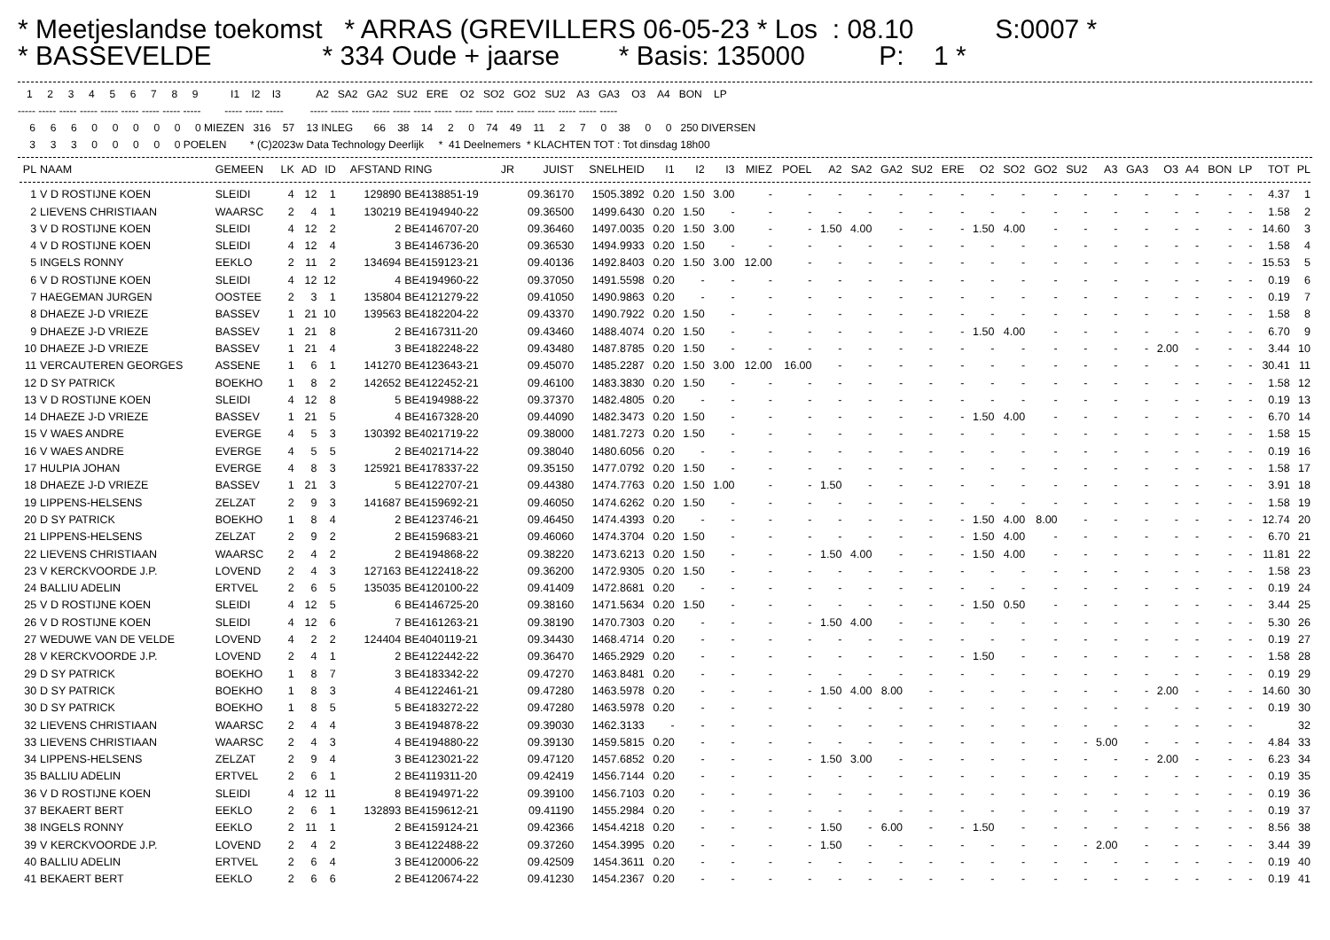* Meetjeslandse toekomst * ARRAS (GREVILLERS 06-05-23 * Los : 08.10 S:0007 * * BASSEVELDE * 334 Oude + jaarse * Basis: 135000 P: 1 *
1 2 3 4 5 6 7 8 9 I1 I2 I3 A2 SA2 GA2 SU2 ERE O2 SO2 GO2 SU2 A3 GA3 O3 A4 BON LP ----- ----- ----- ----- ----- ----- ----- ----- ----- ----- ----- ----- ----- ----- ----- ----- ----- ----- ----- ----- ----- ----- ----- ----- ----- ----- ----- 6 6 6 0 0 0 0 0 0 MIEZEN 316 57 13 INLEG 66 38 14 2 0 74 49 11 2 7 0 38 0 0 250 DIVERSEN 3 3 3 0 0 0 0 0 POELEN * (C)2023w Data Technology Deerlijk * 41 Deelnemers * KLACHTEN TOT : Tot dinsdag 18h00
| PL | NAAM | GEMEEN | LK | AD | ID | AFSTAND | RING | JR | JUIST | SNELHEID | I1 | I2 | I3 | MIEZ | POEL | A2 | SA2 | GA2 | SU2 | ERE | O2 | SO2 | GO2 | SU2 | A3 | GA3 | O3 | A4 | BON | LP | TOT | PL |
| --- | --- | --- | --- | --- | --- | --- | --- | --- | --- | --- | --- | --- | --- | --- | --- | --- | --- | --- | --- | --- | --- | --- | --- | --- | --- | --- | --- | --- | --- | --- | --- | --- |
| 1 | V D ROSTIJNE KOEN | SLEIDI | 4 | 12 | 1 | 129890 | BE4138851-19 | | 09.36170 | 1505.3892 | 0.20 | 1.50 | 3.00 | - | - | - | - | - | - | - | - | - | - | - | - | - | - | - | - | - | 4.37 | 1 |
| 2 | LIEVENS CHRISTIAAN | WAARSC | 2 | 4 | 1 | 130219 | BE4194940-22 | | 09.36500 | 1499.6430 | 0.20 | 1.50 | - | - | - | - | - | - | - | - | - | - | - | - | - | - | - | - | - | - | 1.58 | 2 |
| 3 | V D ROSTIJNE KOEN | SLEIDI | 4 | 12 | 2 | 2 | BE4146707-20 | | 09.36460 | 1497.0035 | 0.20 | 1.50 | 3.00 | - | - | 1.50 | 4.00 | - | - | - | 1.50 | 4.00 | - | - | - | - | - | - | - | - | 14.60 | 3 |
| 4 | V D ROSTIJNE KOEN | SLEIDI | 4 | 12 | 4 | 3 | BE4146736-20 | | 09.36530 | 1494.9933 | 0.20 | 1.50 | - | - | - | - | - | - | - | - | - | - | - | - | - | - | - | - | - | - | 1.58 | 4 |
| 5 | INGELS RONNY | EEKLO | 2 | 11 | 2 | 134694 | BE4159123-21 | | 09.40136 | 1492.8403 | 0.20 | 1.50 | 3.00 | 12.00 | - | - | - | - | - | - | - | - | - | - | - | - | - | - | - | - | 15.53 | 5 |
| 6 | V D ROSTIJNE KOEN | SLEIDI | 4 | 12 | 12 | 4 | BE4194960-22 | | 09.37050 | 1491.5598 | 0.20 | - | - | - | - | - | - | - | - | - | - | - | - | - | - | - | - | - | - | - | 0.19 | 6 |
| 7 | HAEGEMAN JURGEN | OOSTEE | 2 | 3 | 1 | 135804 | BE4121279-22 | | 09.41050 | 1490.9863 | 0.20 | - | - | - | - | - | - | - | - | - | - | - | - | - | - | - | - | - | - | - | 0.19 | 7 |
| 8 | DHAEZE J-D VRIEZE | BASSEV | 1 | 21 | 10 | 139563 | BE4182204-22 | | 09.43370 | 1490.7922 | 0.20 | 1.50 | - | - | - | - | - | - | - | - | - | - | - | - | - | - | - | - | - | - | 1.58 | 8 |
| 9 | DHAEZE J-D VRIEZE | BASSEV | 1 | 21 | 8 | 2 | BE4167311-20 | | 09.43460 | 1488.4074 | 0.20 | 1.50 | - | - | - | - | - | - | - | - | 1.50 | 4.00 | - | - | - | - | - | - | - | - | 6.70 | 9 |
| 10 | DHAEZE J-D VRIEZE | BASSEV | 1 | 21 | 4 | 3 | BE4182248-22 | | 09.43480 | 1487.8785 | 0.20 | 1.50 | - | - | - | - | - | - | - | - | - | - | - | - | - | - | 2.00 | - | - | - | 3.44 | 10 |
| 11 | VERCAUTEREN GEORGES | ASSENE | 1 | 6 | 1 | 141270 | BE4123643-21 | | 09.45070 | 1485.2287 | 0.20 | 1.50 | 3.00 | 12.00 | 16.00 | - | - | - | - | - | - | - | - | - | - | - | - | - | - | - | 30.41 | 11 |
| 12 | D SY PATRICK | BOEKHO | 1 | 8 | 2 | 142652 | BE4122452-21 | | 09.46100 | 1483.3830 | 0.20 | 1.50 | - | - | - | - | - | - | - | - | - | - | - | - | - | - | - | - | - | - | 1.58 | 12 |
| 13 | V D ROSTIJNE KOEN | SLEIDI | 4 | 12 | 8 | 5 | BE4194988-22 | | 09.37370 | 1482.4805 | 0.20 | - | - | - | - | - | - | - | - | - | - | - | - | - | - | - | - | - | - | - | 0.19 | 13 |
| 14 | DHAEZE J-D VRIEZE | BASSEV | 1 | 21 | 5 | 4 | BE4167328-20 | | 09.44090 | 1482.3473 | 0.20 | 1.50 | - | - | - | - | - | - | - | - | 1.50 | 4.00 | - | - | - | - | - | - | - | - | 6.70 | 14 |
| 15 | V WAES ANDRE | EVERGE | 4 | 5 | 3 | 130392 | BE4021719-22 | | 09.38000 | 1481.7273 | 0.20 | 1.50 | - | - | - | - | - | - | - | - | - | - | - | - | - | - | - | - | - | - | 1.58 | 15 |
| 16 | V WAES ANDRE | EVERGE | 4 | 5 | 5 | 2 | BE4021714-22 | | 09.38040 | 1480.6056 | 0.20 | - | - | - | - | - | - | - | - | - | - | - | - | - | - | - | - | - | - | - | 0.19 | 16 |
| 17 | HULPIA JOHAN | EVERGE | 4 | 8 | 3 | 125921 | BE4178337-22 | | 09.35150 | 1477.0792 | 0.20 | 1.50 | - | - | - | - | - | - | - | - | - | - | - | - | - | - | - | - | - | - | 1.58 | 17 |
| 18 | DHAEZE J-D VRIEZE | BASSEV | 1 | 21 | 3 | 5 | BE4122707-21 | | 09.44380 | 1474.7763 | 0.20 | 1.50 | 1.00 | - | - | 1.50 | - | - | - | - | - | - | - | - | - | - | - | - | - | - | 3.91 | 18 |
| 19 | LIPPENS-HELSENS | ZELZAT | 2 | 9 | 3 | 141687 | BE4159692-21 | | 09.46050 | 1474.6262 | 0.20 | 1.50 | - | - | - | - | - | - | - | - | - | - | - | - | - | - | - | - | - | - | 1.58 | 19 |
| 20 | D SY PATRICK | BOEKHO | 1 | 8 | 4 | 2 | BE4123746-21 | | 09.46450 | 1474.4393 | 0.20 | - | - | - | - | - | - | - | - | - | 1.50 | 4.00 | 8.00 | - | - | - | - | - | - | - | 12.74 | 20 |
| 21 | LIPPENS-HELSENS | ZELZAT | 2 | 9 | 2 | 2 | BE4159683-21 | | 09.46060 | 1474.3704 | 0.20 | 1.50 | - | - | - | - | - | - | - | - | 1.50 | 4.00 | - | - | - | - | - | - | - | - | 6.70 | 21 |
| 22 | LIEVENS CHRISTIAAN | WAARSC | 2 | 4 | 2 | 2 | BE4194868-22 | | 09.38220 | 1473.6213 | 0.20 | 1.50 | - | - | - | 1.50 | 4.00 | - | - | - | 1.50 | 4.00 | - | - | - | - | - | - | - | - | 11.81 | 22 |
| 23 | V KERCKVOORDE J.P. | LOVEND | 2 | 4 | 3 | 127163 | BE4122418-22 | | 09.36200 | 1472.9305 | 0.20 | 1.50 | - | - | - | - | - | - | - | - | - | - | - | - | - | - | - | - | - | - | 1.58 | 23 |
| 24 | BALLIU ADELIN | ERTVEL | 2 | 6 | 5 | 135035 | BE4120100-22 | | 09.41409 | 1472.8681 | 0.20 | - | - | - | - | - | - | - | - | - | - | - | - | - | - | - | - | - | - | - | 0.19 | 24 |
| 25 | V D ROSTIJNE KOEN | SLEIDI | 4 | 12 | 5 | 6 | BE4146725-20 | | 09.38160 | 1471.5634 | 0.20 | 1.50 | - | - | - | - | - | - | - | - | 1.50 | 0.50 | - | - | - | - | - | - | - | - | 3.44 | 25 |
| 26 | V D ROSTIJNE KOEN | SLEIDI | 4 | 12 | 6 | 7 | BE4161263-21 | | 09.38190 | 1470.7303 | 0.20 | - | - | - | - | 1.50 | 4.00 | - | - | - | - | - | - | - | - | - | - | - | - | - | 5.30 | 26 |
| 27 | WEDUWE VAN DE VELDE | LOVEND | 4 | 2 | 2 | 124404 | BE4040119-21 | | 09.34430 | 1468.4714 | 0.20 | - | - | - | - | - | - | - | - | - | - | - | - | - | - | - | - | - | - | - | 0.19 | 27 |
| 28 | V KERCKVOORDE J.P. | LOVEND | 2 | 4 | 1 | 2 | BE4122442-22 | | 09.36470 | 1465.2929 | 0.20 | - | - | - | - | - | - | - | - | - | 1.50 | - | - | - | - | - | - | - | - | - | 1.58 | 28 |
| 29 | D SY PATRICK | BOEKHO | 1 | 8 | 7 | 3 | BE4183342-22 | | 09.47270 | 1463.8481 | 0.20 | - | - | - | - | - | - | - | - | - | - | - | - | - | - | - | - | - | - | - | 0.19 | 29 |
| 30 | D SY PATRICK | BOEKHO | 1 | 8 | 3 | 4 | BE4122461-21 | | 09.47280 | 1463.5978 | 0.20 | - | - | - | - | 1.50 | 4.00 | 8.00 | - | - | - | - | - | - | - | - | 2.00 | - | - | - | 14.60 | 30 |
| 30 | D SY PATRICK | BOEKHO | 1 | 8 | 5 | 5 | BE4183272-22 | | 09.47280 | 1463.5978 | 0.20 | - | - | - | - | - | - | - | - | - | - | - | - | - | - | - | - | - | - | - | 0.19 | 30 |
| 32 | LIEVENS CHRISTIAAN | WAARSC | 2 | 4 | 4 | 3 | BE4194878-22 | | 09.39030 | 1462.3133 | - | - | - | - | - | - | - | - | - | - | - | - | - | - | - | - | - | - | - | - | | 32 |
| 33 | LIEVENS CHRISTIAAN | WAARSC | 2 | 4 | 3 | 4 | BE4194880-22 | | 09.39130 | 1459.5815 | 0.20 | - | - | - | - | - | - | - | - | - | - | - | - | - | 5.00 | - | - | - | - | - | 4.84 | 33 |
| 34 | LIPPENS-HELSENS | ZELZAT | 2 | 9 | 4 | 3 | BE4123021-22 | | 09.47120 | 1457.6852 | 0.20 | - | - | - | - | 1.50 | 3.00 | - | - | - | - | - | - | - | - | - | 2.00 | - | - | - | 6.23 | 34 |
| 35 | BALLIU ADELIN | ERTVEL | 2 | 6 | 1 | 2 | BE4119311-20 | | 09.42419 | 1456.7144 | 0.20 | - | - | - | - | - | - | - | - | - | - | - | - | - | - | - | - | - | - | - | 0.19 | 35 |
| 36 | V D ROSTIJNE KOEN | SLEIDI | 4 | 12 | 11 | 8 | BE4194971-22 | | 09.39100 | 1456.7103 | 0.20 | - | - | - | - | - | - | - | - | - | - | - | - | - | - | - | - | - | - | - | 0.19 | 36 |
| 37 | BEKAERT BERT | EEKLO | 2 | 6 | 1 | 132893 | BE4159612-21 | | 09.41190 | 1455.2984 | 0.20 | - | - | - | - | - | - | - | - | - | - | - | - | - | - | - | - | - | - | - | 0.19 | 37 |
| 38 | INGELS RONNY | EEKLO | 2 | 11 | 1 | 2 | BE4159124-21 | | 09.42366 | 1454.4218 | 0.20 | - | - | - | - | 1.50 | - | 6.00 | - | - | 1.50 | - | - | - | - | - | - | - | - | - | 8.56 | 38 |
| 39 | V KERCKVOORDE J.P. | LOVEND | 2 | 4 | 2 | 3 | BE4122488-22 | | 09.37260 | 1454.3995 | 0.20 | - | - | - | - | 1.50 | - | - | - | - | - | - | - | - | 2.00 | - | - | - | - | - | 3.44 | 39 |
| 40 | BALLIU ADELIN | ERTVEL | 2 | 6 | 4 | 3 | BE4120006-22 | | 09.42509 | 1454.3611 | 0.20 | - | - | - | - | - | - | - | - | - | - | - | - | - | - | - | - | - | - | - | 0.19 | 40 |
| 41 | BEKAERT BERT | EEKLO | 2 | 6 | 6 | 2 | BE4120674-22 | | 09.41230 | 1454.2367 | 0.20 | - | - | - | - | - | - | - | - | - | - | - | - | - | - | - | - | - | - | - | 0.19 | 41 |